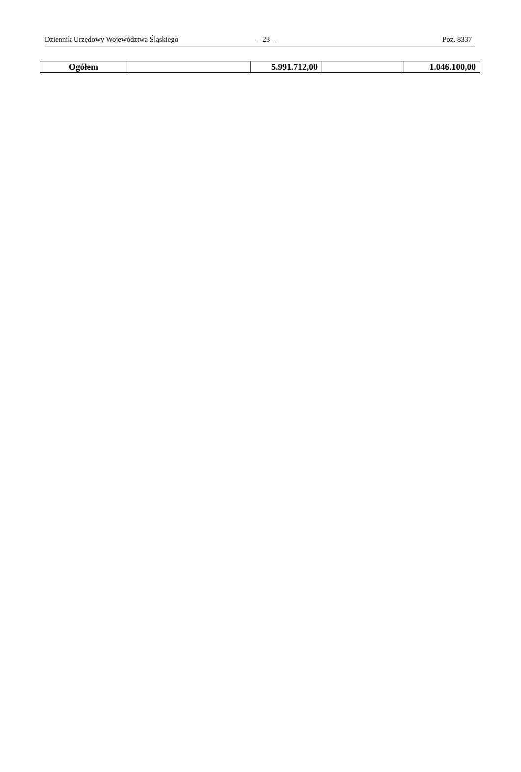Dziennik Urzędowy Województwa Śląskiego – 23 – Poz. 8337
| Ogółem | | 5.991.712,00 | | 1.046.100,00 |